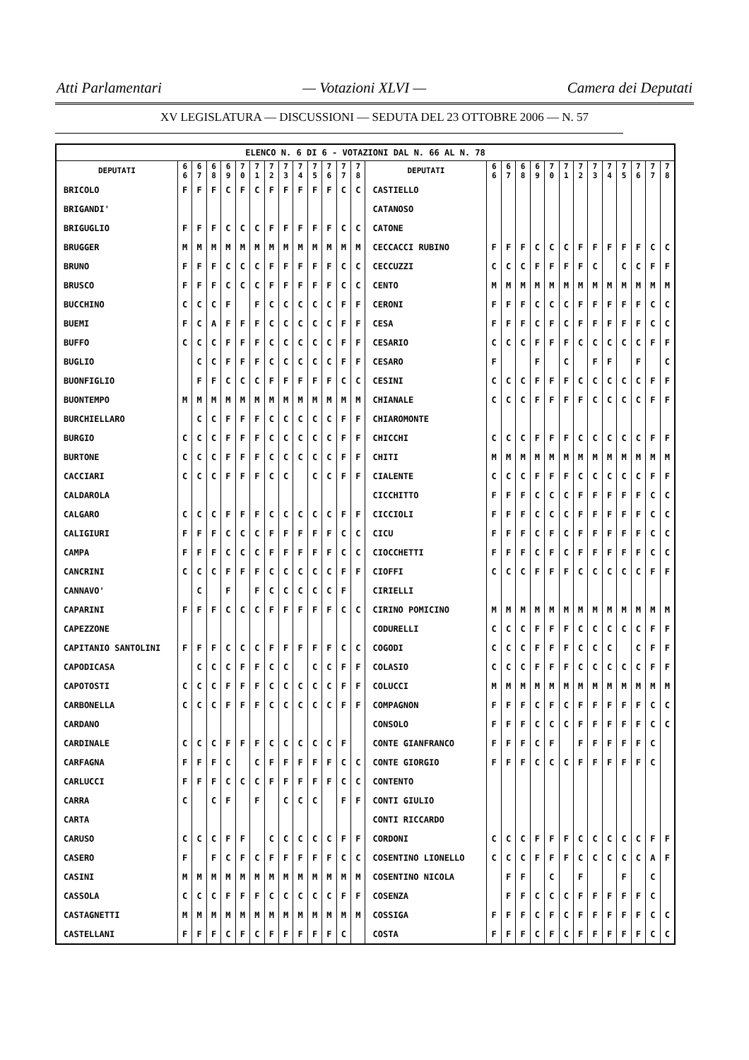Atti Parlamentari — Votazioni XLVI — Camera dei Deputati
XV LEGISLATURA — DISCUSSIONI — SEDUTA DEL 23 OTTOBRE 2006 — N. 57
| ELENCO N. 6 DI 6 - VOTAZIONI DAL N. 66 AL N. 78 | | | | | | | | | | | | | | | | | | | | | | | | | | | |
| DEPUTATI | 6 6 | 6 7 | 6 8 | 6 9 | 7 0 | 7 1 | 7 2 | 7 3 | 7 4 | 7 5 | 7 6 | 7 7 | 7 8 | DEPUTATI | 6 6 | 6 7 | 6 8 | 6 9 | 7 0 | 7 1 | 7 2 | 7 3 | 7 4 | 7 5 | 7 6 | 7 7 | 7 8 |
| BRICOLO | F | F | F | C | F | C | F | F | F | F | F | C | C | CASTIELLO | | | | | | | | | | | | | |
| BRIGANDI' | | | | | | | | | | | | | | CATANOSO | | | | | | | | | | | | | |
| BRIGUGLIO | F | F | F | C | C | C | F | F | F | F | F | C | C | CATONE | | | | | | | | | | | | | |
| BRUGGER | M | M | M | M | M | M | M | M | M | M | M | M | M | CECCACCI RUBINO | F | F | F | C | C | C | F | F | F | F | F | C | C |
| BRUNO | F | F | F | C | C | C | F | F | F | F | F | C | C | CECCUZZI | C | C | C | F | F | F | F | C | | C | C | F | F |
| BRUSCO | F | F | F | C | C | C | F | F | F | F | F | C | C | CENTO | M | M | M | M | M | M | M | M | M | M | M | M | M |
| BUCCHINO | C | C | C | F | | F | C | C | C | C | C | F | F | CERONI | F | F | F | C | C | C | F | F | F | F | F | C | C |
| BUEMI | F | C | A | F | F | F | C | C | C | C | C | F | F | CESA | F | F | F | C | F | C | F | F | F | F | F | C | C |
| BUFFO | C | C | C | F | F | F | C | C | C | C | C | F | F | CESARIO | C | C | C | F | F | F | C | C | C | C | C | F | F |
| BUGLIO | | C | C | F | F | F | C | C | C | C | C | F | F | CESARO | F | | | F | | C | | F | F | | F | | C |
| BUONFIGLIO | | F | F | C | C | C | F | F | F | F | F | C | C | CESINI | C | C | C | F | F | F | C | C | C | C | C | F | F |
| BUONTEMPO | M | M | M | M | M | M | M | M | M | M | M | M | M | CHIANALE | C | C | C | F | F | F | F | C | C | C | C | F | F |
| BURCHIELLARO | | C | C | F | F | F | C | C | C | C | C | F | F | CHIAROMONTE | | | | | | | | | | | | | |
| BURGIO | C | C | C | F | F | F | C | C | C | C | C | F | F | CHICCHI | C | C | C | F | F | F | C | C | C | C | C | F | F |
| BURTONE | C | C | C | F | F | F | C | C | C | C | C | F | F | CHITI | M | M | M | M | M | M | M | M | M | M | M | M | M |
| CACCIARI | C | C | C | F | F | F | C | C | | C | C | F | F | CIALENTE | C | C | C | F | F | F | C | C | C | C | C | F | F |
| CALDAROLA | | | | | | | | | | | | | | CICCHITTO | F | F | F | C | C | C | F | F | F | F | F | C | C |
| CALGARO | C | C | C | F | F | F | C | C | C | C | C | F | F | CICCIOLI | F | F | F | C | C | C | F | F | F | F | F | C | C |
| CALIGIURI | F | F | F | C | C | C | F | F | F | F | F | C | C | CICU | F | F | F | C | F | C | F | F | F | F | F | C | C |
| CAMPA | F | F | F | C | C | C | F | F | F | F | F | C | C | CIOCCHETTI | F | F | F | C | F | C | F | F | F | F | F | C | C |
| CANCRINI | C | C | C | F | F | F | C | C | C | C | C | F | F | CIOFFI | C | C | C | F | F | F | C | C | C | C | C | F | F |
| CANNAVO' | | C | | F | | F | C | C | C | C | C | F | | CIRIELLI | | | | | | | | | | | | | |
| CAPARINI | F | F | F | C | C | C | F | F | F | F | F | C | C | CIRINO POMICINO | M | M | M | M | M | M | M | M | M | M | M | M | M |
| CAPEZZONE | | | | | | | | | | | | | | CODURELLI | C | C | C | F | F | F | C | C | C | C | C | F | F |
| CAPITANIO SANTOLINI | F | F | F | C | C | C | F | F | F | F | F | C | C | COGODI | C | C | C | F | F | F | C | C | C | | C | F | F |
| CAPODICASA | | C | C | C | F | F | C | C | | C | C | F | F | COLASIO | C | C | C | F | F | F | C | C | C | C | C | F | F |
| CAPOTOSTI | C | C | C | F | F | F | C | C | C | C | C | F | F | COLUCCI | M | M | M | M | M | M | M | M | M | M | M | M | M |
| CARBONELLA | C | C | C | F | F | F | C | C | C | C | C | F | F | COMPAGNON | F | F | F | C | F | C | F | F | F | F | F | C | C |
| CARDANO | | | | | | | | | | | | | | CONSOLO | F | F | F | C | C | C | F | F | F | F | F | C | C |
| CARDINALE | C | C | C | F | F | F | C | C | C | C | C | F | | CONTE GIANFRANCO | F | F | F | C | F | | F | F | F | F | F | C | |
| CARFAGNA | F | F | F | C | | C | F | F | F | F | F | C | C | CONTE GIORGIO | F | F | F | C | C | C | F | F | F | F | F | C | |
| CARLUCCI | F | F | F | C | C | C | F | F | F | F | F | C | C | CONTENTO | | | | | | | | | | | | | |
| CARRA | C | | C | F | | F | | C | C | C | | F | F | CONTI GIULIO | | | | | | | | | | | | | |
| CARTA | | | | | | | | | | | | | | CONTI RICCARDO | | | | | | | | | | | | | |
| CARUSO | C | C | C | F | F | | C | C | C | C | C | F | F | CORDONI | C | C | C | F | F | F | C | C | C | C | C | F | F |
| CASERO | F | | F | C | F | C | F | F | F | F | F | C | C | COSENTINO LIONELLO | C | C | C | F | F | F | C | C | C | C | C | A | F |
| CASINI | M | M | M | M | M | M | M | M | M | M | M | M | M | COSENTINO NICOLA | | F | F | | C | | F | | | F | | C | |
| CASSOLA | C | C | C | F | F | F | C | C | C | C | C | F | F | COSENZA | | F | F | C | C | C | F | F | F | F | F | C | |
| CASTAGNETTI | M | M | M | M | M | M | M | M | M | M | M | M | M | COSSIGA | F | F | F | C | F | C | F | F | F | F | F | C | C |
| CASTELLANI | F | F | F | C | F | C | F | F | F | F | F | C | | COSTA | F | F | F | C | F | C | F | F | F | F | F | C | C |